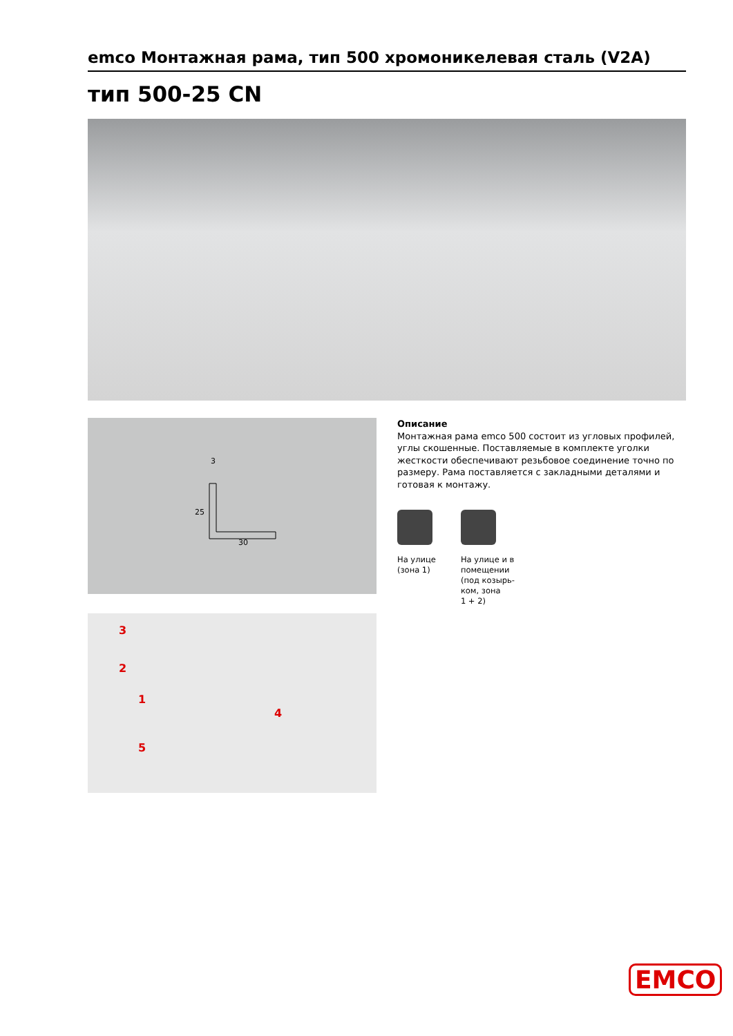emco Монтажная рама, тип 500 хромоникелевая сталь (V2A)
тип 500-25 CN
3
30
25
3
2
1
4
5
Описание
Монтажная рама emco 500 состоит из угловых профилей, углы скошенные. Поставляемые в комплекте уголки жесткости обеспечивают резьбовое соединение точно по размеру. Рама поставляется с закладными деталями и готовая к монтажу.
На улице
(зона 1)
На улице и в
помещении
(под козырь-
ком, зона
1 + 2)
EMCO